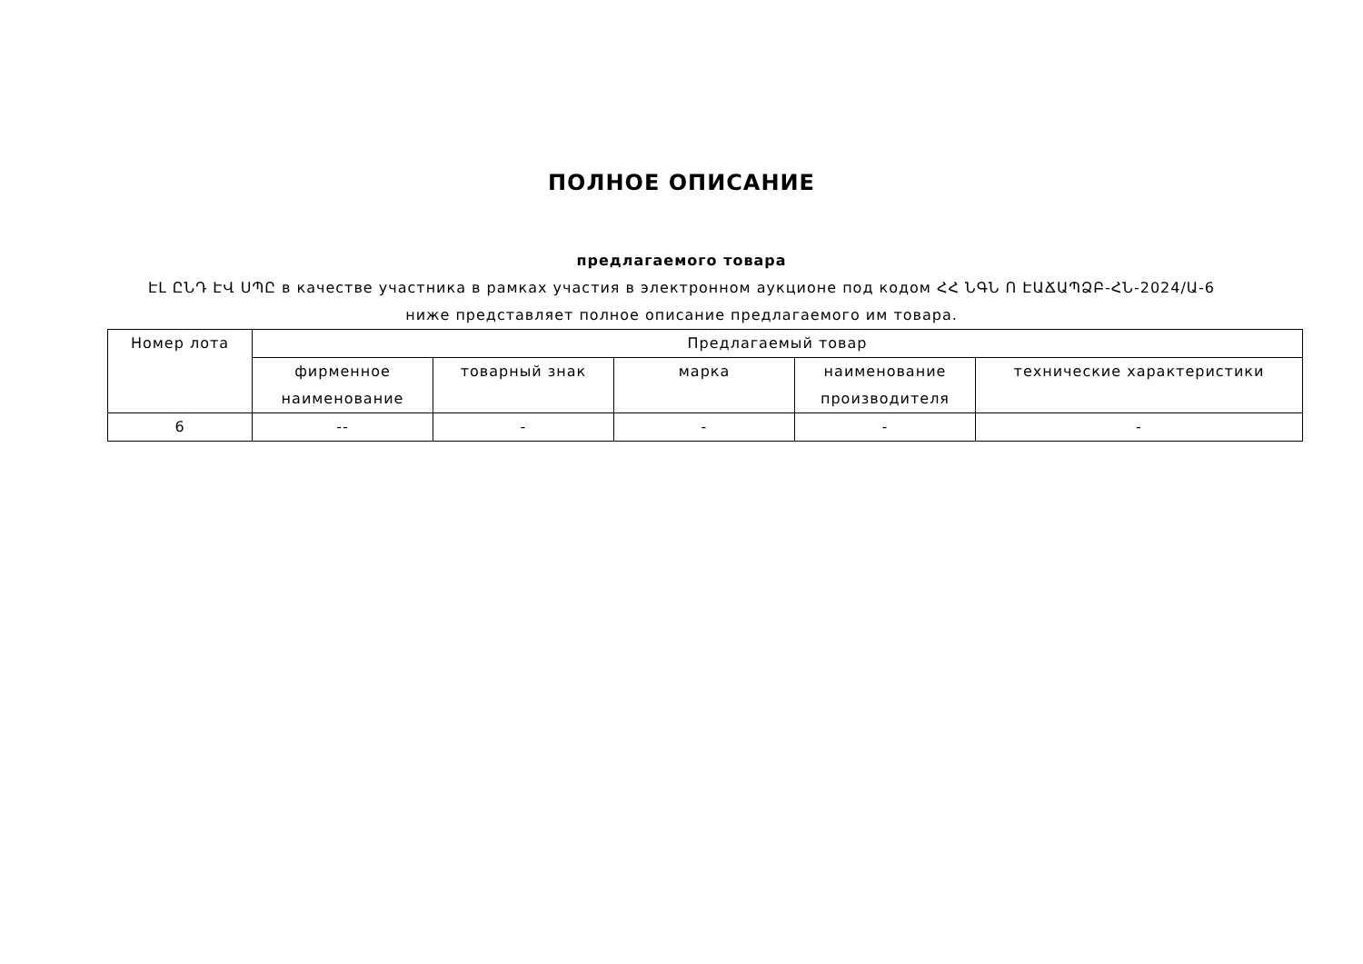ПОЛНОЕ ОПИСАНИЕ
предлагаемого товара
ԷԼ ԸՆԴ ԷՎ ՍՊԸ в качестве участника в рамках участия в электронном аукционе под кодом ՀՀ ՆԳՆ Ո ԷԱՃԱՊՁԲ-ՀՆ-2024/Ա-6
ниже представляет полное описание предлагаемого им товара.
| Номер лота | Предлагаемый товар | | | | |
| --- | --- | --- | --- | --- | --- |
| | фирменное наименование | товарный знак | марка | наименование производителя | технические характеристики |
| 6 | -- | - | - | - | - |